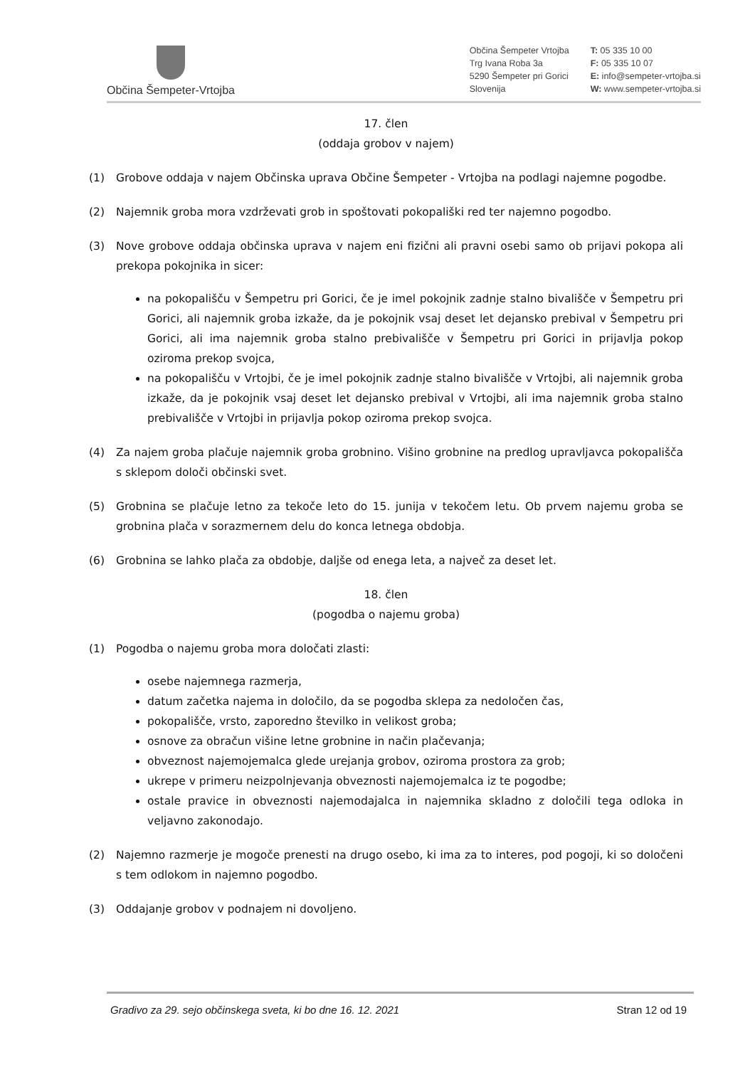Občina Šempeter-Vrtojba
Občina Šempeter Vrtojba
Trg Ivana Roba 3a
5290 Šempeter pri Gorici
Slovenija
T: 05 335 10 00
F: 05 335 10 07
E: info@sempeter-vrtojba.si
W: www.sempeter-vrtojba.si
17. člen
(oddaja grobov v najem)
(1) Grobove oddaja v najem Občinska uprava Občine Šempeter - Vrtojba na podlagi najemne pogodbe.
(2) Najemnik groba mora vzdrževati grob in spoštovati pokopališki red ter najemno pogodbo.
(3) Nove grobove oddaja občinska uprava v najem eni fizični ali pravni osebi samo ob prijavi pokopa ali prekopa pokojnika in sicer:
na pokopališču v Šempetru pri Gorici, če je imel pokojnik zadnje stalno bivališče v Šempetru pri Gorici, ali najemnik groba izkaže, da je pokojnik vsaj deset let dejansko prebival v Šempetru pri Gorici, ali ima najemnik groba stalno prebivališče v Šempetru pri Gorici in prijavlja pokop oziroma prekop svojca,
na pokopališču v Vrtojbi, če je imel pokojnik zadnje stalno bivališče v Vrtojbi, ali najemnik groba izkaže, da je pokojnik vsaj deset let dejansko prebival v Vrtojbi, ali ima najemnik groba stalno prebivališče v Vrtojbi in prijavlja pokop oziroma prekop svojca.
(4) Za najem groba plačuje najemnik groba grobnino. Višino grobnine na predlog upravljavca pokopališča s sklepom določi občinski svet.
(5) Grobnina se plačuje letno za tekoče leto do 15. junija v tekočem letu. Ob prvem najemu groba se grobnina plača v sorazmernem delu do konca letnega obdobja.
(6) Grobnina se lahko plača za obdobje, daljše od enega leta, a največ za deset let.
18. člen
(pogodba o najemu groba)
(1) Pogodba o najemu groba mora določati zlasti:
osebe najemnega razmerja,
datum začetka najema in določilo, da se pogodba sklepa za nedoločen čas,
pokopališče, vrsto, zaporedno številko in velikost groba;
osnove za obračun višine letne grobnine in način plačevanja;
obveznost najemojemalca glede urejanja grobov, oziroma prostora za grob;
ukrepe v primeru neizpolnjevanja obveznosti najemojemalca iz te pogodbe;
ostale pravice in obveznosti najemodajalca in najemnika skladno z določili tega odloka in veljavno zakonodajo.
(2) Najemno razmerje je mogoče prenesti na drugo osebo, ki ima za to interes, pod pogoji, ki so določeni s tem odlokom in najemno pogodbo.
(3) Oddajanje grobov v podnajem ni dovoljeno.
Gradivo za 29. sejo občinskega sveta, ki bo dne 16. 12. 2021 Stran 12 od 19